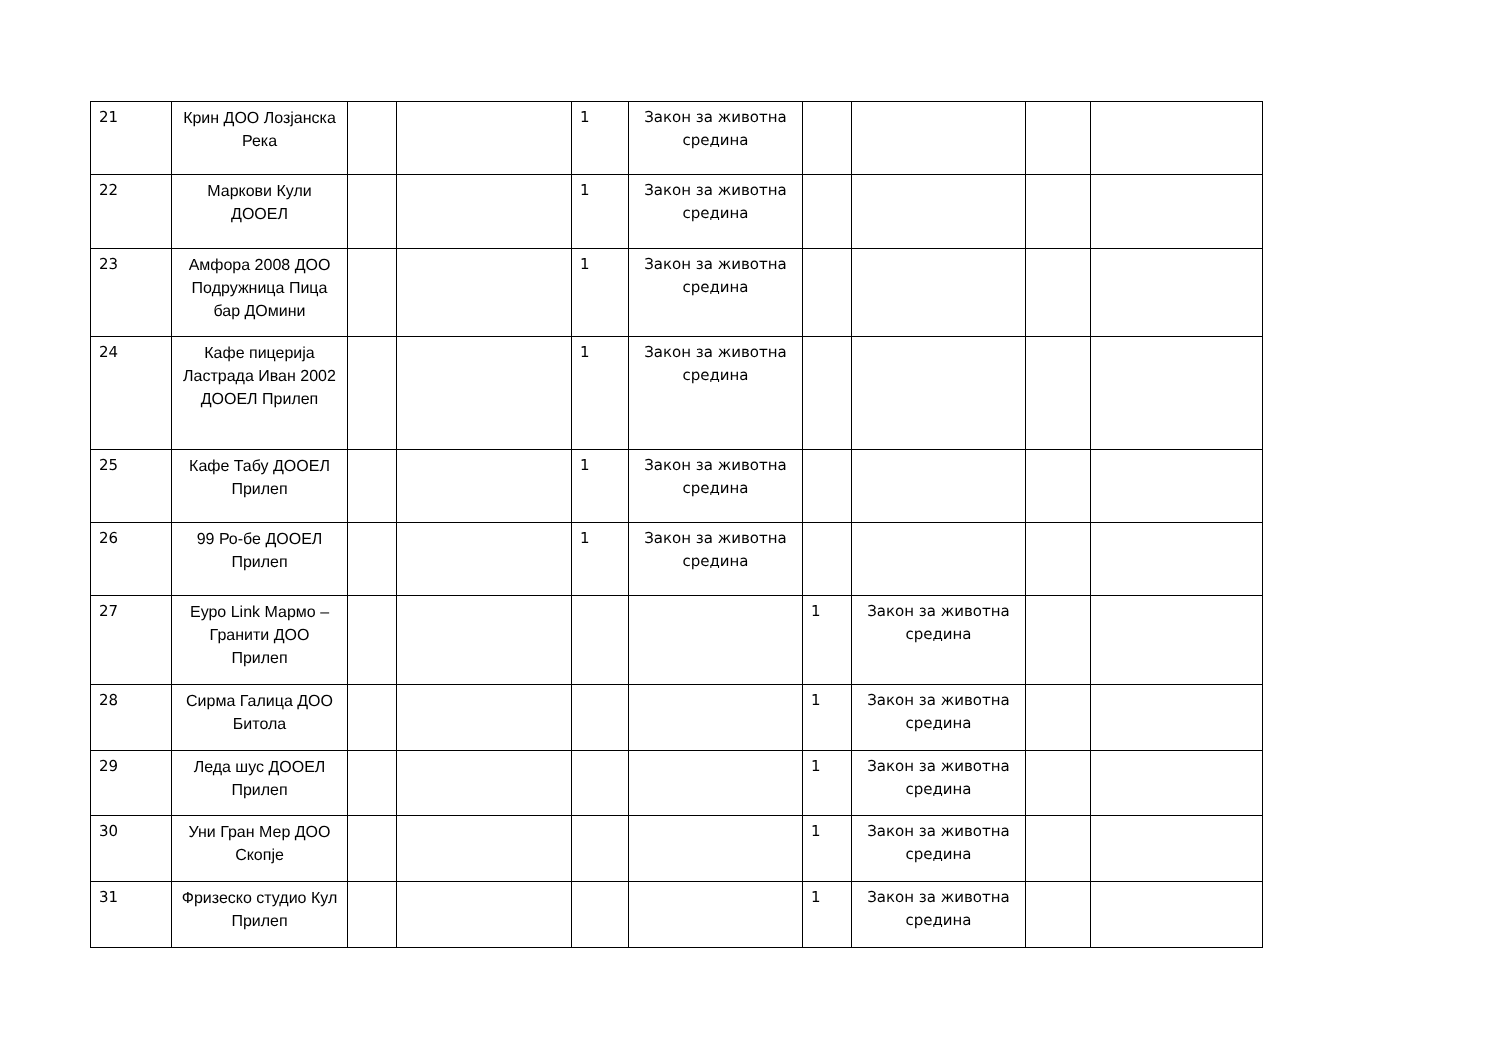| 21 | Крин ДОО Лозјанска Река | | | 1 | Закон за животна средина | | | | |
| 22 | Маркови Кули ДООЕЛ | | | 1 | Закон за животна средина | | | | |
| 23 | Амфора 2008 ДОО Подружница Пица бар ДОмини | | | 1 | Закон за животна средина | | | | |
| 24 | Кафе пицерија Ластрада Иван 2002 ДООЕЛ Прилеп | | | 1 | Закон за животна средина | | | | |
| 25 | Кафе Табу ДООЕЛ Прилеп | | | 1 | Закон за животна средина | | | | |
| 26 | 99 Ро-бе ДООЕЛ Прилеп | | | 1 | Закон за животна средина | | | | |
| 27 | Еуро Link Мармо – Гранити ДОО Прилеп | | | | | 1 | Закон за животна средина | | |
| 28 | Сирма Галица ДОО Битола | | | | | 1 | Закон за животна средина | | |
| 29 | Леда шус ДООЕЛ Прилеп | | | | | 1 | Закон за животна средина | | |
| 30 | Уни Гран Мер ДОО Скопје | | | | | 1 | Закон за животна средина | | |
| 31 | Фризеско студио Кул Прилеп | | | | | 1 | Закон за животна средина | | |